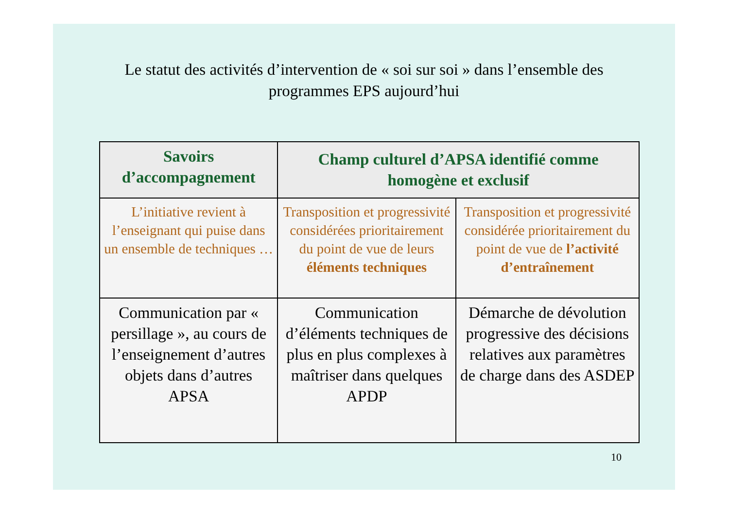Le statut des activités d’intervention de « soi sur soi » dans l’ensemble des programmes EPS aujourd’hui
| Savoirs d’accompagnement | Champ culturel d’APSA identifié comme homogène et exclusif | |
| --- | --- | --- |
| L’initiative revient à l’enseignant qui puise dans un ensemble de techniques … | Transposition et progressivité considérées prioritairement du point de vue de leurs éléments techniques | Transposition et progressivité considérée prioritairement du point de vue de l’activité d’entraînement |
| Communication par « persillage », au cours de l’enseignement d’autres objets dans d’autres APSA | Communication d’éléments techniques de plus en plus complexes à maîtriser dans quelques APDP | Démarche de dévolution progressive des décisions relatives aux paramètres de charge dans des ASDEP |
10